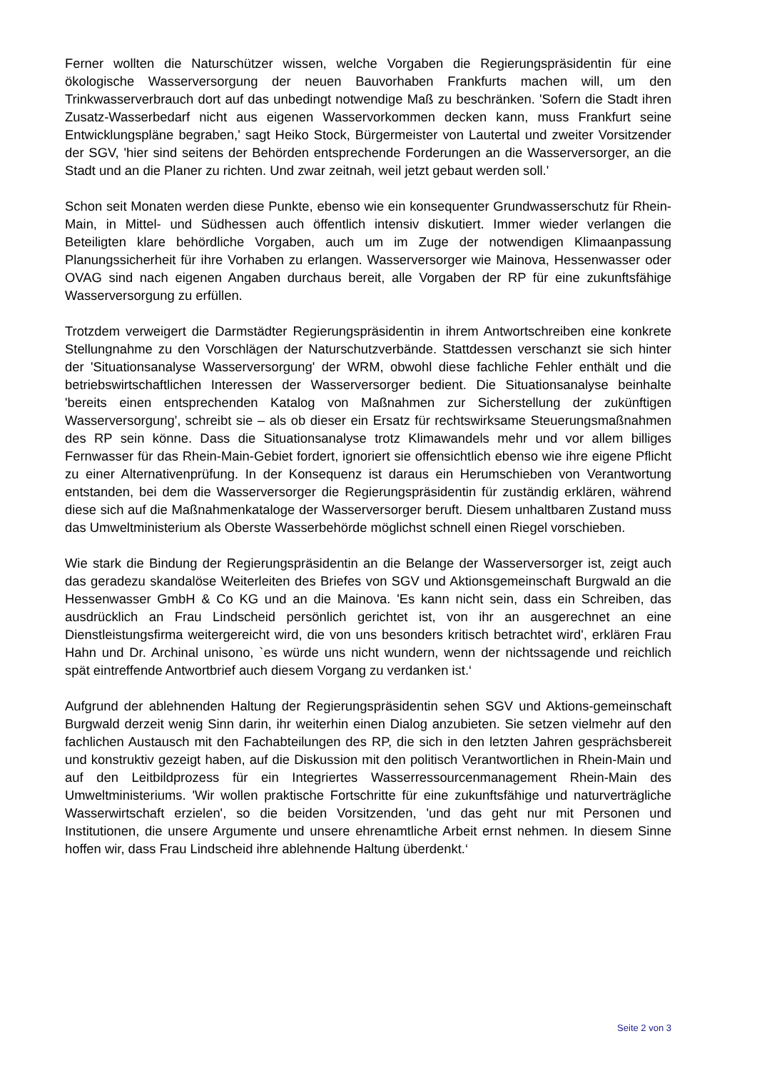Ferner wollten die Naturschützer wissen, welche Vorgaben die Regierungspräsidentin für eine ökologische Wasserversorgung der neuen Bauvorhaben Frankfurts machen will, um den Trinkwasserverbrauch dort auf das unbedingt notwendige Maß zu beschränken. 'Sofern die Stadt ihren Zusatz-Wasserbedarf nicht aus eigenen Wasservorkommen decken kann, muss Frankfurt seine Entwicklungspläne begraben,' sagt Heiko Stock, Bürgermeister von Lautertal und zweiter Vorsitzender der SGV, 'hier sind seitens der Behörden entsprechende Forderungen an die Wasserversorger, an die Stadt und an die Planer zu richten. Und zwar zeitnah, weil jetzt gebaut werden soll.'
Schon seit Monaten werden diese Punkte, ebenso wie ein konsequenter Grundwasserschutz für Rhein-Main, in Mittel- und Südhessen auch öffentlich intensiv diskutiert. Immer wieder verlangen die Beteiligten klare behördliche Vorgaben, auch um im Zuge der notwendigen Klimaanpassung Planungssicherheit für ihre Vorhaben zu erlangen. Wasserversorger wie Mainova, Hessenwasser oder OVAG sind nach eigenen Angaben durchaus bereit, alle Vorgaben der RP für eine zukunftsfähige Wasserversorgung zu erfüllen.
Trotzdem verweigert die Darmstädter Regierungspräsidentin in ihrem Antwortschreiben eine konkrete Stellungnahme zu den Vorschlägen der Naturschutzverbände. Stattdessen verschanzt sie sich hinter der 'Situationsanalyse Wasserversorgung' der WRM, obwohl diese fachliche Fehler enthält und die betriebswirtschaftlichen Interessen der Wasserversorger bedient. Die Situationsanalyse beinhalte 'bereits einen entsprechenden Katalog von Maßnahmen zur Sicherstellung der zukünftigen Wasserversorgung', schreibt sie – als ob dieser ein Ersatz für rechtswirksame Steuerungsmaßnahmen des RP sein könne. Dass die Situationsanalyse trotz Klimawandels mehr und vor allem billiges Fernwasser für das Rhein-Main-Gebiet fordert, ignoriert sie offensichtlich ebenso wie ihre eigene Pflicht zu einer Alternativenprüfung. In der Konsequenz ist daraus ein Herumschieben von Verantwortung entstanden, bei dem die Wasserversorger die Regierungspräsidentin für zuständig erklären, während diese sich auf die Maßnahmenkataloge der Wasserversorger beruft. Diesem unhaltbaren Zustand muss das Umweltministerium als Oberste Wasserbehörde möglichst schnell einen Riegel vorschieben.
Wie stark die Bindung der Regierungspräsidentin an die Belange der Wasserversorger ist, zeigt auch das geradezu skandalöse Weiterleiten des Briefes von SGV und Aktionsgemeinschaft Burgwald an die Hessenwasser GmbH & Co KG und an die Mainova. 'Es kann nicht sein, dass ein Schreiben, das ausdrücklich an Frau Lindscheid persönlich gerichtet ist, von ihr an ausgerechnet an eine Dienstleistungsfirma weitergereicht wird, die von uns besonders kritisch betrachtet wird', erklären Frau Hahn und Dr. Archinal unisono, `es würde uns nicht wundern, wenn der nichtssagende und reichlich spät eintreffende Antwortbrief auch diesem Vorgang zu verdanken ist.‘
Aufgrund der ablehnenden Haltung der Regierungspräsidentin sehen SGV und Aktions-gemeinschaft Burgwald derzeit wenig Sinn darin, ihr weiterhin einen Dialog anzubieten. Sie setzen vielmehr auf den fachlichen Austausch mit den Fachabteilungen des RP, die sich in den letzten Jahren gesprächsbereit und konstruktiv gezeigt haben, auf die Diskussion mit den politisch Verantwortlichen in Rhein-Main und auf den Leitbildprozess für ein Integriertes Wasserressourcenmanagement Rhein-Main des Umweltministeriums. 'Wir wollen praktische Fortschritte für eine zukunftsfähige und naturverträgliche Wasserwirtschaft erzielen', so die beiden Vorsitzenden, 'und das geht nur mit Personen und Institutionen, die unsere Argumente und unsere ehrenamtliche Arbeit ernst nehmen. In diesem Sinne hoffen wir, dass Frau Lindscheid ihre ablehnende Haltung überdenkt.‘
Seite 2 von 3